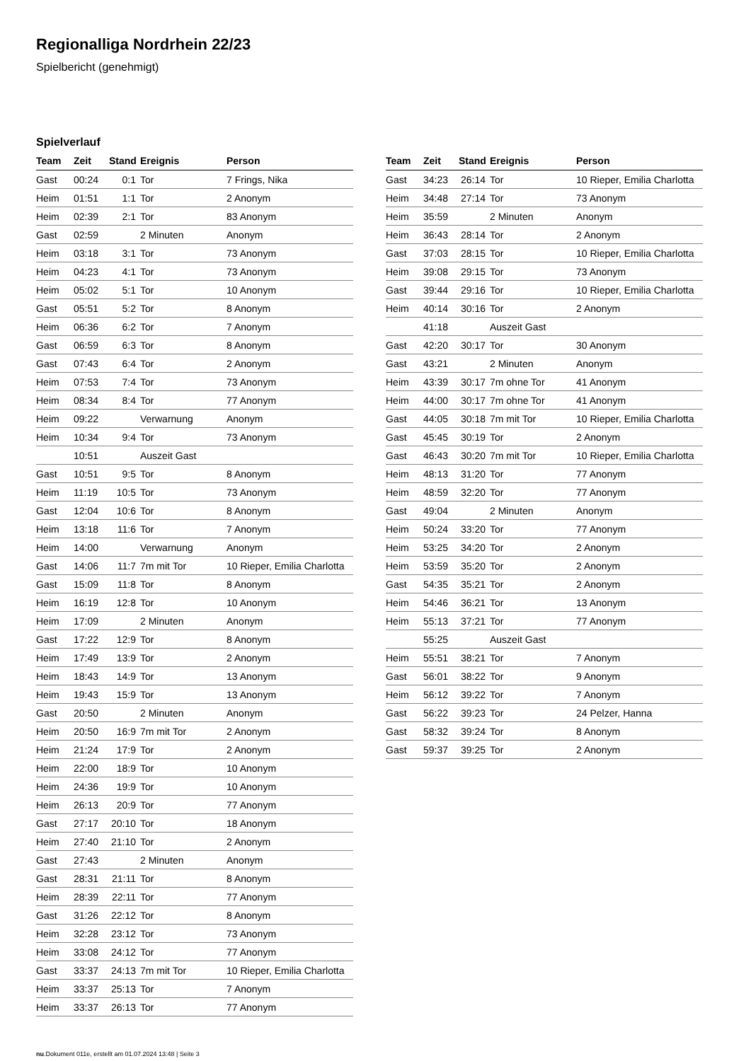Regionalliga Nordrhein 22/23
Spielbericht (genehmigt)
Spielverlauf
| Team | Zeit | Stand | Ereignis | Person |
| --- | --- | --- | --- | --- |
| Gast | 00:24 | 0:1 | Tor | 7 Frings, Nika |
| Heim | 01:51 | 1:1 | Tor | 2 Anonym |
| Heim | 02:39 | 2:1 | Tor | 83 Anonym |
| Gast | 02:59 | | 2 Minuten | Anonym |
| Heim | 03:18 | 3:1 | Tor | 73 Anonym |
| Heim | 04:23 | 4:1 | Tor | 73 Anonym |
| Heim | 05:02 | 5:1 | Tor | 10 Anonym |
| Gast | 05:51 | 5:2 | Tor | 8 Anonym |
| Heim | 06:36 | 6:2 | Tor | 7 Anonym |
| Gast | 06:59 | 6:3 | Tor | 8 Anonym |
| Gast | 07:43 | 6:4 | Tor | 2 Anonym |
| Heim | 07:53 | 7:4 | Tor | 73 Anonym |
| Heim | 08:34 | 8:4 | Tor | 77 Anonym |
| Heim | 09:22 | | Verwarnung | Anonym |
| Heim | 10:34 | 9:4 | Tor | 73 Anonym |
| | 10:51 | | Auszeit Gast | |
| Gast | 10:51 | 9:5 | Tor | 8 Anonym |
| Heim | 11:19 | 10:5 | Tor | 73 Anonym |
| Gast | 12:04 | 10:6 | Tor | 8 Anonym |
| Heim | 13:18 | 11:6 | Tor | 7 Anonym |
| Heim | 14:00 | | Verwarnung | Anonym |
| Gast | 14:06 | 11:7 | 7m mit Tor | 10 Rieper, Emilia Charlotta |
| Gast | 15:09 | 11:8 | Tor | 8 Anonym |
| Heim | 16:19 | 12:8 | Tor | 10 Anonym |
| Heim | 17:09 | | 2 Minuten | Anonym |
| Gast | 17:22 | 12:9 | Tor | 8 Anonym |
| Heim | 17:49 | 13:9 | Tor | 2 Anonym |
| Heim | 18:43 | 14:9 | Tor | 13 Anonym |
| Heim | 19:43 | 15:9 | Tor | 13 Anonym |
| Gast | 20:50 | | 2 Minuten | Anonym |
| Heim | 20:50 | 16:9 | 7m mit Tor | 2 Anonym |
| Heim | 21:24 | 17:9 | Tor | 2 Anonym |
| Heim | 22:00 | 18:9 | Tor | 10 Anonym |
| Heim | 24:36 | 19:9 | Tor | 10 Anonym |
| Heim | 26:13 | 20:9 | Tor | 77 Anonym |
| Gast | 27:17 | 20:10 | Tor | 18 Anonym |
| Heim | 27:40 | 21:10 | Tor | 2 Anonym |
| Gast | 27:43 | | 2 Minuten | Anonym |
| Gast | 28:31 | 21:11 | Tor | 8 Anonym |
| Heim | 28:39 | 22:11 | Tor | 77 Anonym |
| Gast | 31:26 | 22:12 | Tor | 8 Anonym |
| Heim | 32:28 | 23:12 | Tor | 73 Anonym |
| Heim | 33:08 | 24:12 | Tor | 77 Anonym |
| Gast | 33:37 | 24:13 | 7m mit Tor | 10 Rieper, Emilia Charlotta |
| Heim | 33:37 | 25:13 | Tor | 7 Anonym |
| Heim | 33:37 | 26:13 | Tor | 77 Anonym |
| Team | Zeit | Stand | Ereignis | Person |
| --- | --- | --- | --- | --- |
| Gast | 34:23 | 26:14 | Tor | 10 Rieper, Emilia Charlotta |
| Heim | 34:48 | 27:14 | Tor | 73 Anonym |
| Heim | 35:59 | | 2 Minuten | Anonym |
| Heim | 36:43 | 28:14 | Tor | 2 Anonym |
| Gast | 37:03 | 28:15 | Tor | 10 Rieper, Emilia Charlotta |
| Heim | 39:08 | 29:15 | Tor | 73 Anonym |
| Gast | 39:44 | 29:16 | Tor | 10 Rieper, Emilia Charlotta |
| Heim | 40:14 | 30:16 | Tor | 2 Anonym |
| | 41:18 | | Auszeit Gast | |
| Gast | 42:20 | 30:17 | Tor | 30 Anonym |
| Gast | 43:21 | | 2 Minuten | Anonym |
| Heim | 43:39 | 30:17 | 7m ohne Tor | 41 Anonym |
| Heim | 44:00 | 30:17 | 7m ohne Tor | 41 Anonym |
| Gast | 44:05 | 30:18 | 7m mit Tor | 10 Rieper, Emilia Charlotta |
| Gast | 45:45 | 30:19 | Tor | 2 Anonym |
| Gast | 46:43 | 30:20 | 7m mit Tor | 10 Rieper, Emilia Charlotta |
| Heim | 48:13 | 31:20 | Tor | 77 Anonym |
| Heim | 48:59 | 32:20 | Tor | 77 Anonym |
| Gast | 49:04 | | 2 Minuten | Anonym |
| Heim | 50:24 | 33:20 | Tor | 77 Anonym |
| Heim | 53:25 | 34:20 | Tor | 2 Anonym |
| Heim | 53:59 | 35:20 | Tor | 2 Anonym |
| Gast | 54:35 | 35:21 | Tor | 2 Anonym |
| Heim | 54:46 | 36:21 | Tor | 13 Anonym |
| Heim | 55:13 | 37:21 | Tor | 77 Anonym |
| | 55:25 | | Auszeit Gast | |
| Heim | 55:51 | 38:21 | Tor | 7 Anonym |
| Gast | 56:01 | 38:22 | Tor | 9 Anonym |
| Heim | 56:12 | 39:22 | Tor | 7 Anonym |
| Gast | 56:22 | 39:23 | Tor | 24 Pelzer, Hanna |
| Gast | 58:32 | 39:24 | Tor | 8 Anonym |
| Gast | 59:37 | 39:25 | Tor | 2 Anonym |
nu.Dokument 011e, erstellt am 01.07.2024 13:48 | Seite 3